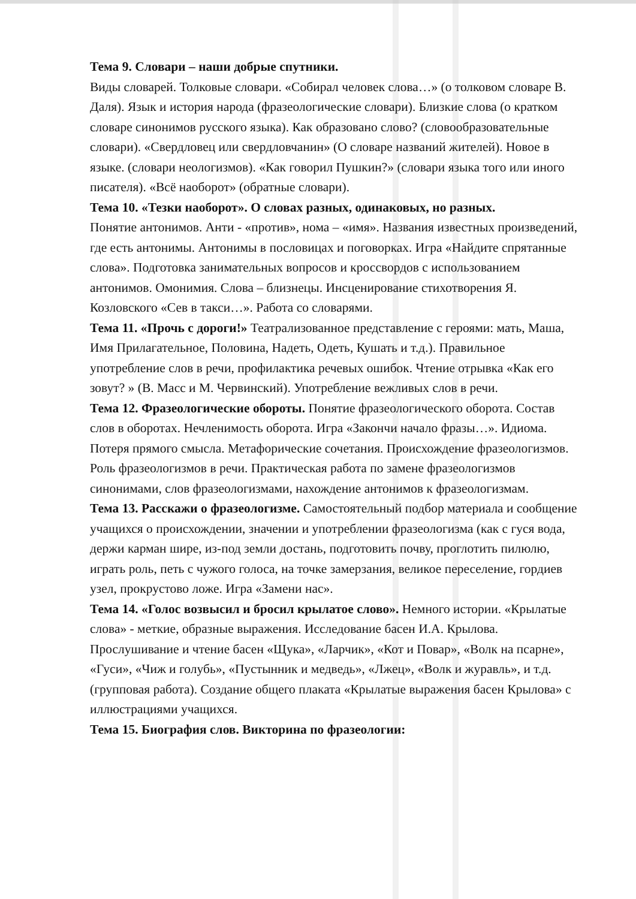Тема 9. Словари – наши добрые спутники.
Виды словарей. Толковые словари. «Собирал человек слова…» (о толковом словаре В. Даля). Язык и история народа (фразеологические словари). Близкие слова (о кратком словаре синонимов русского языка). Как образовано слово? (словообразовательные словари). «Свердловец или свердловчанин» (О словаре названий жителей). Новое в языке. (словари неологизмов). «Как говорил Пушкин?» (словари языка того или иного писателя). «Всё наоборот» (обратные словари).
Тема 10. «Тезки наоборот». О словах разных, одинаковых, но разных.
Понятие антонимов. Анти - «против», нома – «имя». Названия известных произведений, где есть антонимы. Антонимы в пословицах и поговорках. Игра «Найдите спрятанные слова». Подготовка занимательных вопросов и кроссвордов с использованием антонимов. Омонимия. Слова – близнецы. Инсценирование стихотворения Я. Козловского «Сев в такси…». Работа со словарями.
Тема 11. «Прочь с дороги!» Театрализованное представление с героями: мать, Маша, Имя Прилагательное, Половина, Надеть, Одеть, Кушать и т.д.). Правильное употребление слов в речи, профилактика речевых ошибок. Чтение отрывка «Как его зовут? » (В. Масс и М. Червинский). Употребление вежливых слов в речи.
Тема 12. Фразеологические обороты. Понятие фразеологического оборота. Состав слов в оборотах. Нечленимость оборота. Игра «Закончи начало фразы…». Идиома. Потеря прямого смысла. Метафорические сочетания. Происхождение фразеологизмов. Роль фразеологизмов в речи. Практическая работа по замене фразеологизмов синонимами, слов фразеологизмами, нахождение антонимов к фразеологизмам.
Тема 13. Расскажи о фразеологизме. Самостоятельный подбор материала и сообщение учащихся о происхождении, значении и употреблении фразеологизма (как с гуся вода, держи карман шире, из-под земли достань, подготовить почву, проглотить пилюлю, играть роль, петь с чужого голоса, на точке замерзания, великое переселение, гордиев узел, прокрустово ложе. Игра «Замени нас».
Тема 14. «Голос возвысил и бросил крылатое слово». Немного истории. «Крылатые слова» - меткие, образные выражения. Исследование басен И.А. Крылова. Прослушивание и чтение басен «Щука», «Ларчик», «Кот и Повар», «Волк на псарне», «Гуси», «Чиж и голубь», «Пустынник и медведь», «Лжец», «Волк и журавль», и т.д. (групповая работа). Создание общего плаката «Крылатые выражения басен Крылова» с иллюстрациями учащихся.
Тема 15. Биография слов. Викторина по фразеологии: